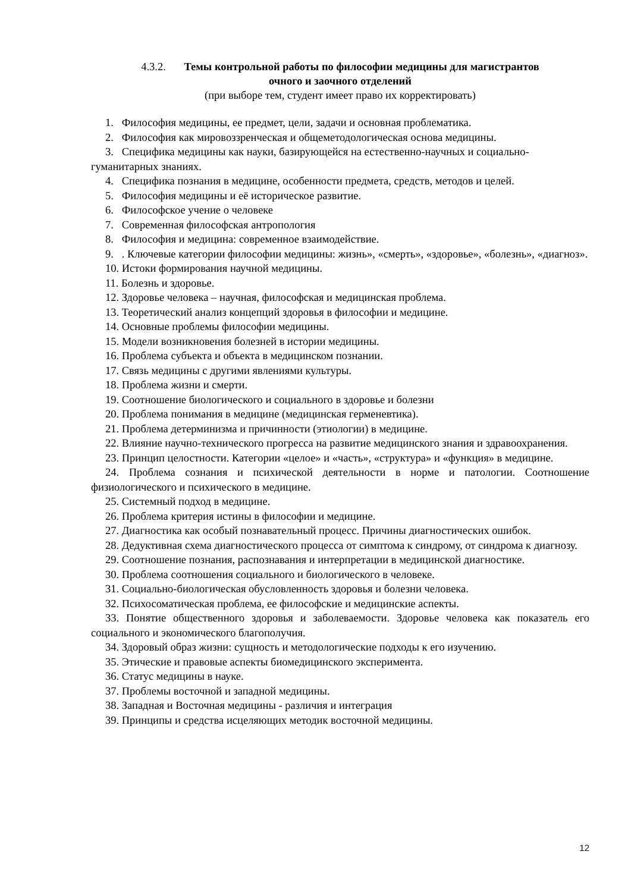4.3.2. Темы контрольной работы по философии медицины для магистрантов
очного и заочного отделений
(при выборе тем, студент имеет право их корректировать)
1. Философия медицины, ее предмет, цели, задачи и основная проблематика.
2. Философия как мировоззренческая и общеметодологическая основа медицины.
3. Специфика медицины как науки, базирующейся на естественно-научных и социально-гуманитарных знаниях.
4. Специфика познания в медицине, особенности предмета, средств, методов и целей.
5. Философия медицины и её историческое развитие.
6. Философское учение о человеке
7. Современная философская антропология
8. Философия и медицина: современное взаимодействие.
9. . Ключевые категории философии медицины: жизнь», «смерть», «здоровье», «болезнь», «диагноз».
10. Истоки формирования научной медицины.
11. Болезнь и здоровье.
12. Здоровье человека – научная, философская и медицинская проблема.
13. Теоретический анализ концепций здоровья в философии и медицине.
14. Основные проблемы философии медицины.
15. Модели возникновения болезней в истории медицины.
16. Проблема субъекта и объекта в медицинском познании.
17. Связь медицины с другими явлениями культуры.
18. Проблема жизни и смерти.
19. Соотношение биологического и социального в здоровье и болезни
20. Проблема понимания в медицине (медицинская герменевтика).
21. Проблема детерминизма и причинности (этиологии) в медицине.
22. Влияние научно-технического прогресса на развитие медицинского знания и здравоохранения.
23. Принцип целостности. Категории «целое» и «часть», «структура» и «функция» в медицине.
24. Проблема сознания и психической деятельности в норме и патологии. Соотношение физиологического и психического в медицине.
25. Системный подход в медицине.
26. Проблема критерия истины в философии и медицине.
27. Диагностика как особый познавательный процесс. Причины диагностических ошибок.
28. Дедуктивная схема диагностического процесса от симптома к синдрому, от синдрома к диагнозу.
29. Соотношение познания, распознавания и интерпретации в медицинской диагностике.
30. Проблема соотношения социального и биологического в человеке.
31. Социально-биологическая обусловленность здоровья и болезни человека.
32. Психосоматическая проблема, ее философские и медицинские аспекты.
33. Понятие общественного здоровья и заболеваемости. Здоровье человека как показатель его социального и экономического благополучия.
34. Здоровый образ жизни: сущность и методологические подходы к его изучению.
35. Этические и правовые аспекты биомедицинского эксперимента.
36. Статус медицины в науке.
37. Проблемы восточной и западной медицины.
38. Западная и Восточная медицины - различия и интеграция
39. Принципы и средства исцеляющих методик восточной медицины.
12